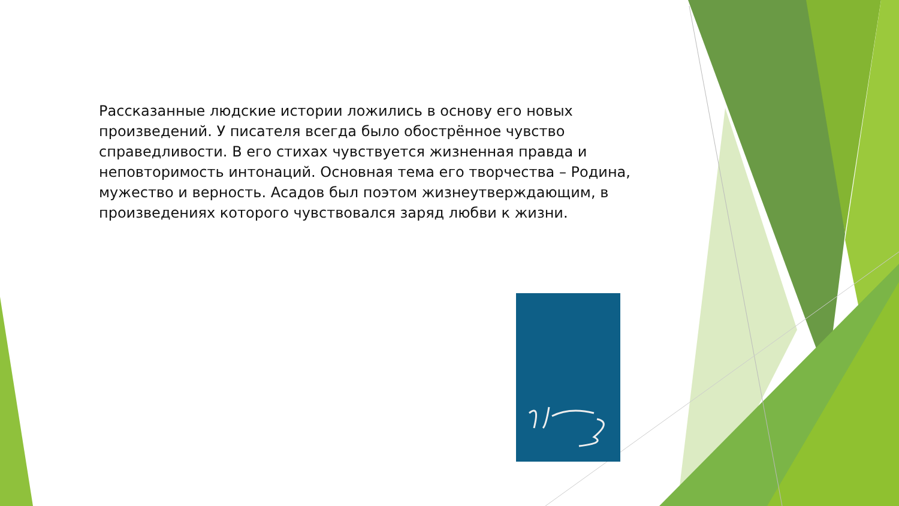Рассказанные людские истории ложились в основу его новых произведений. У писателя всегда было обострённое чувство справедливости. В его стихах чувствуется жизненная правда и неповторимость интонаций. Основная тема его творчества – Родина, мужество и верность. Асадов был поэтом жизнеутверждающим, в произведениях которого чувствовался заряд любви к жизни.